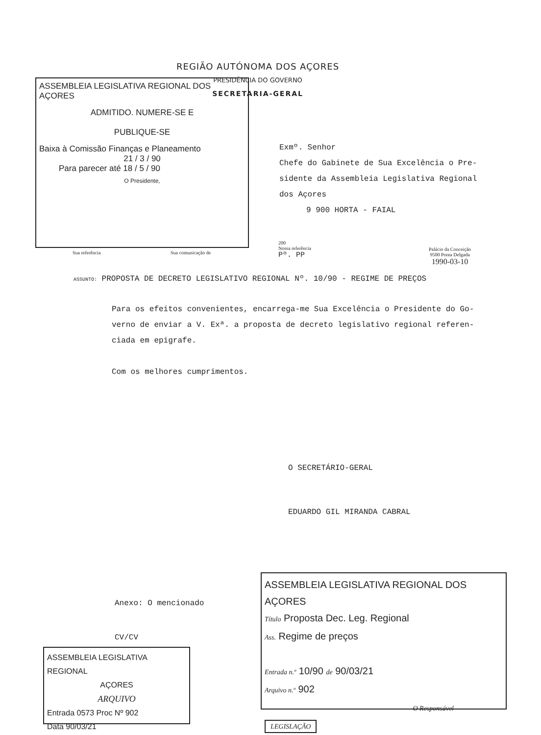REGIÃO AUTÓNOMA DOS AÇORES
PRESIDÊNCIA DO GOVERNO
SECRETARIA-GERAL
ASSEMBLEIA LEGISLATIVA REGIONAL DOS AÇORES
ADMITIDO. NUMERE-SE E
PUBLIQUE-SE
Baixa à Comissão Finanças e Planeamento
21 / 3 / 90
Para parecer até 18 / 5 / 90
O Presidente,
Exmº. Senhor
Chefe do Gabinete de Sua Excelência o Pre-
sidente da Assembleia Legislativa Regional
dos Açores
9 900 HORTA - FAIAL
Sua referência Sua comunicação de
200
Nossa referência
Pº. PP
Palácio da Conceição
9500 Ponta Delgada
1990-03-10
ASSUNTO: PROPOSTA DE DECRETO LEGISLATIVO REGIONAL Nº. 10/90 - REGIME DE PREÇOS
Para os efeitos convenientes, encarrega-me Sua Excelência o Presidente do Go-
verno de enviar a V. Exª. a proposta de decreto legislativo regional referen-
ciada em epigrafe.
Com os melhores cumprimentos.
O SECRETÁRIO-GERAL
EDUARDO GIL MIRANDA CABRAL
Anexo: O mencionado
CV/CV
ASSEMBLEIA LEGISLATIVA REGIONAL
AÇORES
ARQUIVO
Entrada 0573 Proc Nº 902
Data 90/03/21
ASSEMBLEIA LEGISLATIVA REGIONAL DOS AÇORES
Título Proposta Dec. Leg. Regional
Ass. Regime de preços
Entrada n.º 10/90 de 90/03/21
Arquivo n.º 902
O Responsável
LEGISLAÇÃO